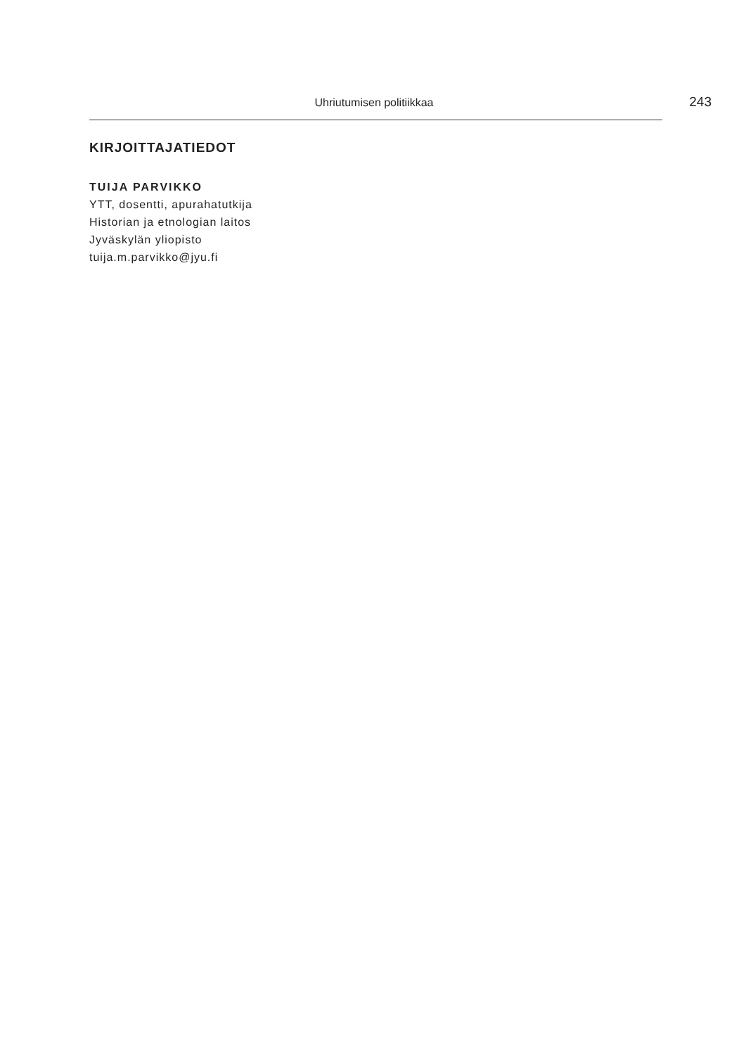Uhriutumisen politiikkaa
243
KIRJOITTAJATIEDOT
TUIJA PARVIKKO
YTT, dosentti, apurahatutkija
Historian ja etnologian laitos
Jyväskylän yliopisto
tuija.m.parvikko@jyu.fi